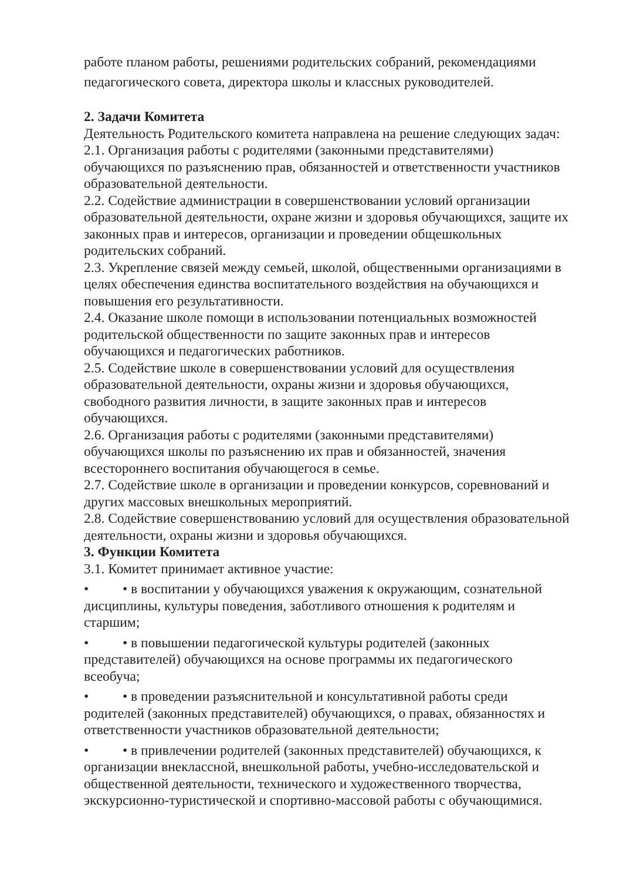работе планом работы, решениями родительских собраний, рекомендациями педагогического совета, директора школы и классных руководителей.
2. Задачи Комитета
Деятельность Родительского комитета направлена на решение следующих задач:
2.1. Организация работы с родителями (законными представителями) обучающихся по разъяснению прав, обязанностей и ответственности участников образовательной деятельности.
2.2. Содействие администрации в совершенствовании условий организации образовательной деятельности, охране жизни и здоровья обучающихся, защите их законных прав и интересов, организации и проведении общешкольных родительских собраний.
2.3. Укрепление связей между семьей, школой, общественными организациями в целях обеспечения единства воспитательного воздействия на обучающихся и повышения его результативности.
2.4. Оказание школе помощи в использовании потенциальных возможностей родительской общественности по защите законных прав и интересов обучающихся и педагогических работников.
2.5. Содействие школе в совершенствовании условий для осуществления образовательной деятельности, охраны жизни и здоровья обучающихся, свободного развития личности, в защите законных прав и интересов обучающихся.
2.6. Организация работы с родителями (законными представителями) обучающихся школы по разъяснению их прав и обязанностей, значения всестороннего воспитания обучающегося в семье.
2.7. Содействие школе в организации и проведении конкурсов, соревнований и других массовых внешкольных мероприятий.
2.8. Содействие совершенствованию условий для осуществления образовательной деятельности, охраны жизни и здоровья обучающихся.
3. Функции Комитета
3.1. Комитет принимает активное участие:
• • в воспитании у обучающихся уважения к окружающим, сознательной дисциплины, культуры поведения, заботливого отношения к родителям и старшим;
• • в повышении педагогической культуры родителей (законных представителей) обучающихся на основе программы их педагогического всеобуча;
• • в проведении разъяснительной и консультативной работы среди родителей (законных представителей) обучающихся, о правах, обязанностях и ответственности участников образовательной деятельности;
• • в привлечении родителей (законных представителей) обучающихся, к организации внеклассной, внешкольной работы, учебно-исследовательской и общественной деятельности, технического и художественного творчества, экскурсионно-туристической и спортивно-массовой работы с обучающимися.